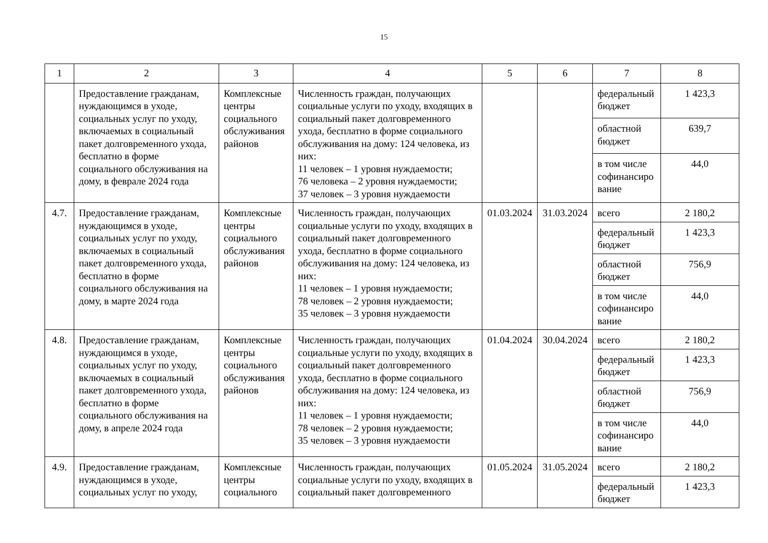15
| 1 | 2 | 3 | 4 | 5 | 6 | 7 | 8 |
| --- | --- | --- | --- | --- | --- | --- | --- |
| | Предоставление гражданам, нуждающимся в уходе, социальных услуг по уходу, включаемых в социальный пакет долговременного ухода, бесплатно в форме социального обслуживания на дому, в феврале 2024 года | Комплексные центры социального обслуживания районов | Численность граждан, получающих социальные услуги по уходу, входящих в социальный пакет долговременного ухода, бесплатно в форме социального обслуживания на дому: 124 человека, из них: 11 человек – 1 уровня нуждаемости; 76 человека – 2 уровня нуждаемости; 37 человек – 3 уровня нуждаемости | | | федеральный бюджет | 1 423,3 |
| | | | | | | областной бюджет | 639,7 |
| | | | | | | в том числе софинансиро вание | 44,0 |
| 4.7. | Предоставление гражданам, нуждающимся в уходе, социальных услуг по уходу, включаемых в социальный пакет долговременного ухода, бесплатно в форме социального обслуживания на дому, в марте 2024 года | Комплексные центры социального обслуживания районов | Численность граждан, получающих социальные услуги по уходу, входящих в социальный пакет долговременного ухода, бесплатно в форме социального обслуживания на дому: 124 человека, из них: 11 человек – 1 уровня нуждаемости; 78 человек – 2 уровня нуждаемости; 35 человек – 3 уровня нуждаемости | 01.03.2024 | 31.03.2024 | всего | 2 180,2 |
| | | | | | | федеральный бюджет | 1 423,3 |
| | | | | | | областной бюджет | 756,9 |
| | | | | | | в том числе софинансиро вание | 44,0 |
| 4.8. | Предоставление гражданам, нуждающимся в уходе, социальных услуг по уходу, включаемых в социальный пакет долговременного ухода, бесплатно в форме социального обслуживания на дому, в апреле 2024 года | Комплексные центры социального обслуживания районов | Численность граждан, получающих социальные услуги по уходу, входящих в социальный пакет долговременного ухода, бесплатно в форме социального обслуживания на дому: 124 человека, из них: 11 человек – 1 уровня нуждаемости; 78 человек – 2 уровня нуждаемости; 35 человек – 3 уровня нуждаемости | 01.04.2024 | 30.04.2024 | всего | 2 180,2 |
| | | | | | | федеральный бюджет | 1 423,3 |
| | | | | | | областной бюджет | 756,9 |
| | | | | | | в том числе софинансиро вание | 44,0 |
| 4.9. | Предоставление гражданам, нуждающимся в уходе, социальных услуг по уходу, | Комплексные центры социального | Численность граждан, получающих социальные услуги по уходу, входящих в социальный пакет долговременного | 01.05.2024 | 31.05.2024 | всего | 2 180,2 |
| | | | | | | федеральный бюджет | 1 423,3 |